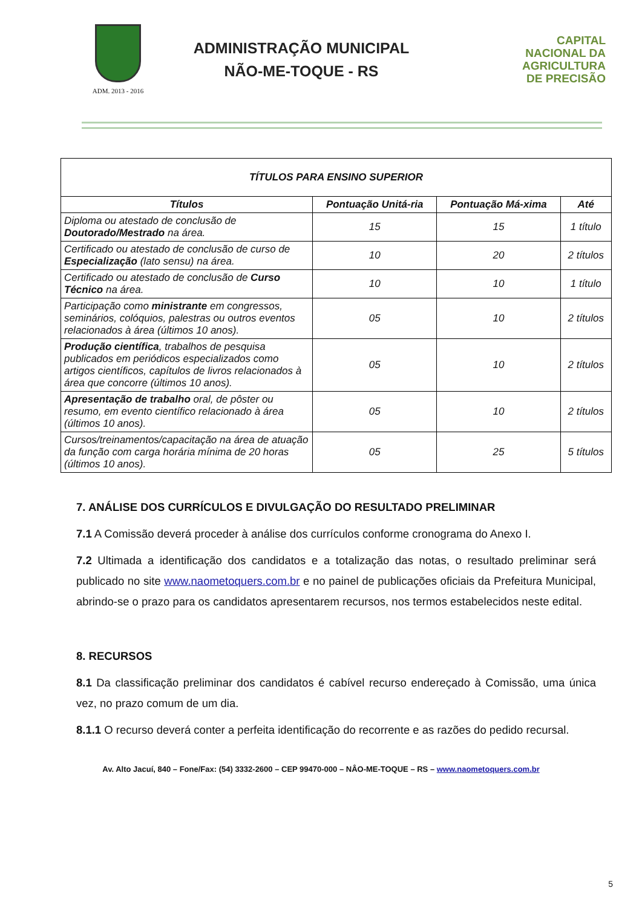ADM. 2013 - 2016
ADMINISTRAÇÃO MUNICIPAL
NÃO-ME-TOQUE - RS
CAPITAL
NACIONAL DA
AGRICULTURA
DE PRECISÃO
| TÍTULOS PARA ENSINO SUPERIOR | | | |
| --- | --- | --- | --- |
| Títulos | Pontuação Unitá-ria | Pontuação Má-xima | Até |
| Diploma ou atestado de conclusão de Doutorado/Mestrado na área. | 15 | 15 | 1 título |
| Certificado ou atestado de conclusão de curso de Especialização (lato sensu) na área. | 10 | 20 | 2 títulos |
| Certificado ou atestado de conclusão de Curso Técnico na área. | 10 | 10 | 1 título |
| Participação como ministrante em congressos, seminários, colóquios, palestras ou outros eventos relacionados à área (últimos 10 anos). | 05 | 10 | 2 títulos |
| Produção científica , trabalhos de pesquisa publicados em periódicos especializados como artigos científicos, capítulos de livros relacionados à área que concorre (últimos 10 anos). | 05 | 10 | 2 títulos |
| Apresentação de trabalho oral, de pôster ou resumo, em evento científico relacionado à área (últimos 10 anos). | 05 | 10 | 2 títulos |
| Cursos/treinamentos/capacitação na área de atuação da função com carga horária mínima de 20 horas (últimos 10 anos). | 05 | 25 | 5 títulos |
7. ANÁLISE DOS CURRÍCULOS E DIVULGAÇÃO DO RESULTADO PRELIMINAR
7.1 A Comissão deverá proceder à análise dos currículos conforme cronograma do Anexo I.
7.2 Ultimada a identificação dos candidatos e a totalização das notas, o resultado preliminar será publicado no site www.naometoquers.com.br e no painel de publicações oficiais da Prefeitura Municipal, abrindo-se o prazo para os candidatos apresentarem recursos, nos termos estabelecidos neste edital.
8. RECURSOS
8.1 Da classificação preliminar dos candidatos é cabível recurso endereçado à Comissão, uma única vez, no prazo comum de um dia.
8.1.1 O recurso deverá conter a perfeita identificação do recorrente e as razões do pedido recursal.
Av. Alto Jacuí, 840 – Fone/Fax: (54) 3332-2600 – CEP 99470-000 – NÂO-ME-TOQUE – RS – www.naometoquers.com.br
5